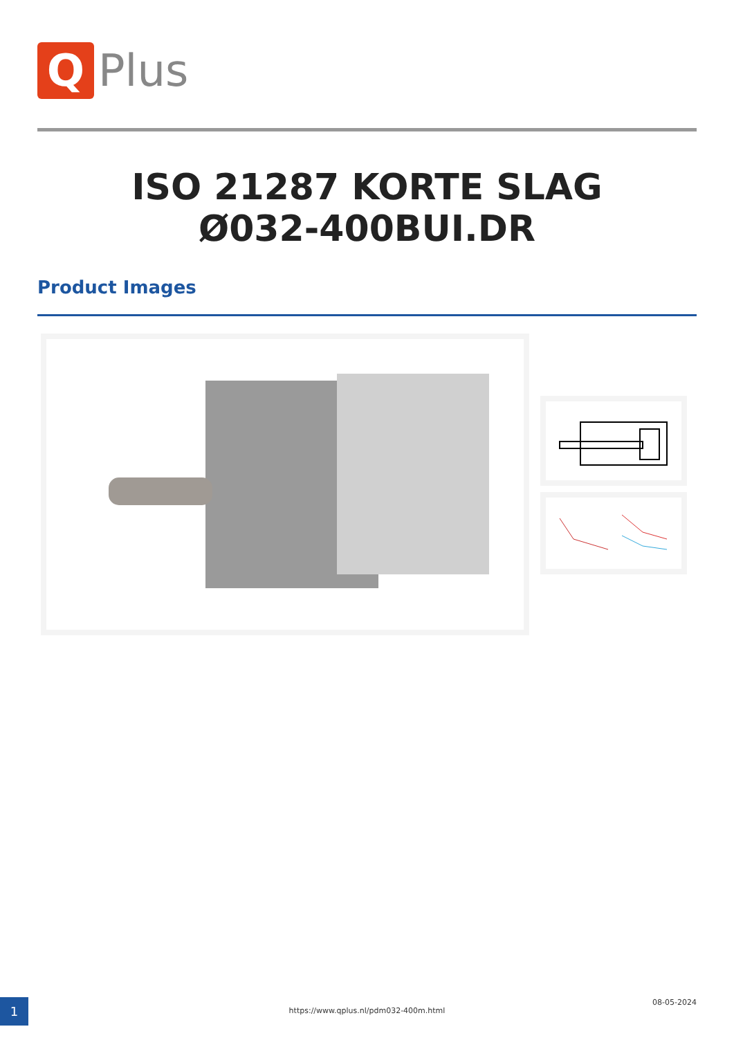Q
Plus
ISO 21287 KORTE SLAG
Ø032-400BUI.DR
Product Images
1 https://www.qplus.nl/pdm032-400m.html
08-05-2024